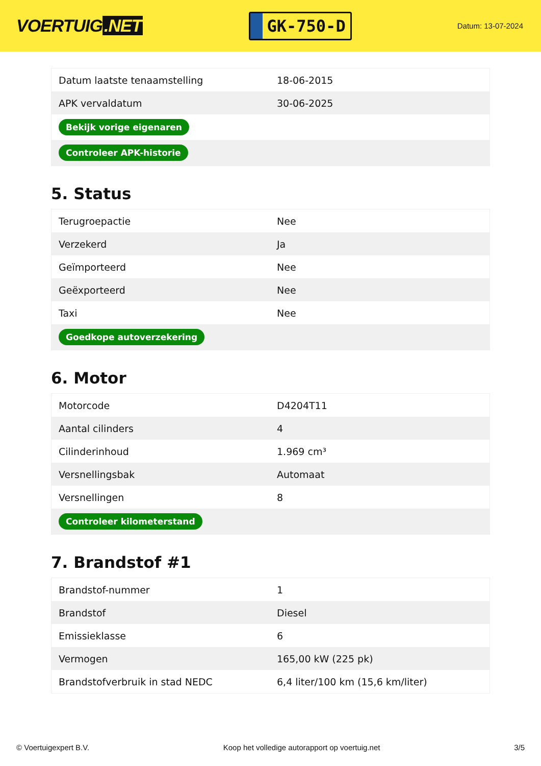VOERTUIG.NET
GK-750-D
Datum: 13-07-2024
| Datum laatste tenaamstelling | 18-06-2015 |
| APK vervaldatum | 30-06-2025 |
| Bekijk vorige eigenaren | |
| Controleer APK-historie | |
5. Status
| Terugroepactie | Nee |
| Verzekerd | Ja |
| Geïmporteerd | Nee |
| Geëxporteerd | Nee |
| Taxi | Nee |
| Goedkope autoverzekering | |
6. Motor
| Motorcode | D4204T11 |
| Aantal cilinders | 4 |
| Cilinderinhoud | 1.969 cm³ |
| Versnellingsbak | Automaat |
| Versnellingen | 8 |
| Controleer kilometerstand | |
7. Brandstof #1
| Brandstof-nummer | 1 |
| Brandstof | Diesel |
| Emissieklasse | 6 |
| Vermogen | 165,00 kW (225 pk) |
| Brandstofverbruik in stad NEDC | 6,4 liter/100 km (15,6 km/liter) |
© Voertuigexpert B.V. Koop het volledige autorapport op voertuig.net 3/5